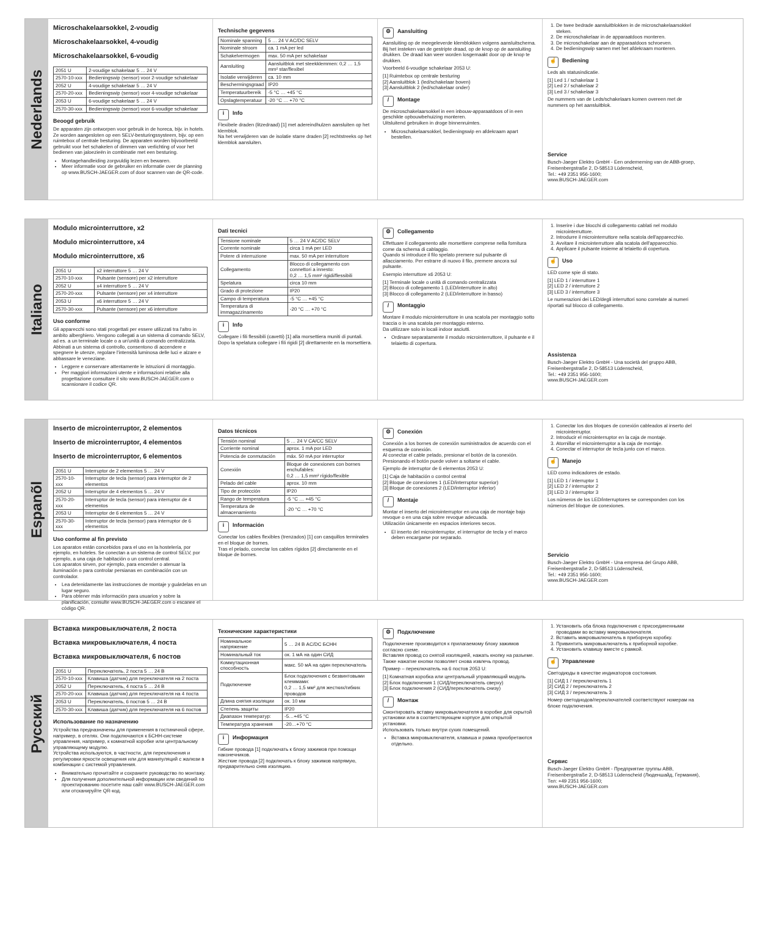Nederlands
Microschakelaarsokkel, 2-voudig
Microschakelaarsokkel, 4-voudig
Microschakelaarsokkel, 6-voudig
| 2051 U | 2-voudige schakelaar 5 … 24 V |
| 2570-10-xxx | Bedieningswip (sensor) voor 2-voudige schakelaar |
| 2052 U | 4-voudige schakelaar 5 … 24 V |
| 2570-20-xxx | Bedieningswip (sensor) voor 4-voudige schakelaar |
| 2053 U | 6-voudige schakelaar 5 … 24 V |
| 2570-30-xxx | Bedieningswip (sensor) voor 6-voudige schakelaar |
Beoogd gebruik
De apparaten zijn ontworpen voor gebruik in de horeca, bijv. in hotels. Ze worden aangesloten op een SELV-besturingssysteem, bijv. op een ruimtebox of centrale besturing. De apparaten worden bijvoorbeeld gebruikt voor het schakelen of dimmen van verlichting of voor het bedienen van jaloezieën in combinatie met een besturing.
Montagehandleiding zorgvuldig lezen en bewaren.
Meer informatie voor de gebruiker en informatie over de planning op www.BUSCH-JAEGER.com of door scannen van de QR-code.
Technische gegevens
| Nominale spanning | 5 … 24 V AC/DC SELV |
| Nominale stroom | ca. 1 mA per led |
| Schakelvermogen | max. 50 mA per schakelaar |
| Aansluiting | Aansluitblok met steekklemmen: 0,2 … 1,5 mm² star/flexibel |
| Isolatie verwijderen | ca. 10 mm |
| Beschermingsgraad | IP20 |
| Temperatuurbereik | -5 °C … +45 °C |
| Opslagtemperatuur | -20 °C … +70 °C |
i Info
Flexibele draden (litzedraad) [1] met adereindhulzen aansluiten op het klemblok.
Na het verwijderen van de isolatie starre draden [2] rechtstreeks op het klemblok aansluiten.
⚙ Aansluiting
Aansluiting op de meegeleverde klemblokken volgens aansluitschema.
Bij het insteken van de gestripte draad, op de knop op de aansluiting drukken. De draad kan weer worden losgemaakt door op de knop te drukken.
Voorbeeld 6-voudige schakelaar 2053 U:
[1] Ruimtebox op centrale besturing
[2] Aansluitblok 1 (led/schakelaar boven)
[3] Aansluitblok 2 (led/schakelaar onder)
/ Montage
De microschakelaarsokkel in een inbouw-apparaatdoos of in een geschikte opbouwbehuizing monteren.
Uitsluitend gebruiken in droge binnenruimtes.
Microschakelaarsokkel, bedieningswip en afdekraam apart bestellen.
1. De twee bedrade aansluitblokken in de microschakelaarsokkel steken.
2. De microschakelaar in de apparaatdoos monteren.
3. De microschakelaar aan de apparaatdoos schroeven.
4. De bedieningswip samen met het afdekraam monteren.
☝ Bediening
Leds als statusindicatie.
[1] Led 1 / schakelaar 1
[2] Led 2 / schakelaar 2
[3] Led 3 / schakelaar 3
De nummers van de Leds/schakelaars komen overeen met de nummers op het aansluitblok.
Service
Busch-Jaeger Elektro GmbH - Een onderneming van de ABB-groep, Freisenbergstraße 2, D-58513 Lüdenscheid,
Tel.: +49 2351 956-1600;
www.BUSCH-JAEGER.com
Italiano
Modulo microinterruttore, x2
Modulo microinterruttore, x4
Modulo microinterruttore, x6
| 2051 U | x2 interruttore 5 … 24 V |
| 2570-10-xxx | Pulsante (sensore) per x2 interruttore |
| 2052 U | x4 interruttore 5 … 24 V |
| 2570-20-xxx | Pulsante (sensore) per x4 interruttore |
| 2053 U | x6 interruttore 5 … 24 V |
| 2570-30-xxx | Pulsante (sensore) per x6 interruttore |
Uso conforme
Gli apparecchi sono stati progettati per essere utilizzati tra l'altro in ambito alberghiero. Vengono collegati a un sistema di comando SELV, ad es. a un terminale locale o a un'unità di comando centralizzata.
Abbinati a un sistema di controllo, consentono di accendere e spegnere le utenze, regolare l'intensità luminosa delle luci e alzare e abbassare le veneziane.
Leggere e conservare attentamente le istruzioni di montaggio.
Per maggiori informazioni utente e informazioni relative alla progettazione consultare il sito www.BUSCH-JAEGER.com o scansionare il codice QR.
Dati tecnici
| Tensione nominale | 5 … 24 V AC/DC SELV |
| Corrente nominale | circa 1 mA per LED |
| Potere di interruzione | max. 50 mA per interruttore |
| Collegamento | Blocco di collegamento con connettori a innesto: 0,2 … 1,5 mm² rigidi/flessibili |
| Spelatura | circa 10 mm |
| Grado di protezione | IP20 |
| Campo di temperatura | -5 °C … +45 °C |
| Temperatura di immagazzinamento | -20 °C … +70 °C |
i Info
Collegare i fili flessibili (cavetti) [1] alla morsettiera muniti di puntali. Dopo la spelatura collegare i fili rigidi [2] direttamente en la morsettiera.
⚙ Collegamento
Effettuare il collegamento alle morsettiere comprese nella fornitura come da schema di cablaggio.
Quando si introduce il filo spelato premere sul pulsante di allacciamento. Per estrarre di nuovo il filo, premere ancora sul pulsante.
Esempio interruttore x6 2053 U:
[1] Terminale locale o unità di comando centralizzata
[2] Blocco di collegamento 1 (LED/interruttore in alto)
[3] Blocco di collegamento 2 (LED/interruttore in basso)
/ Montaggio
Montare il modulo microinterruttore in una scatola per montaggio sotto traccia o in una scatola per montaggio esterno.
Da utilizzare solo in locali indoor asciutti.
Ordinare separatamente il modulo microinterruttore, il pulsante e il telaietto di copertura.
1. Inserire i due blocchi di collegamento cablati nel modulo microinterruttore.
2. Introdurre il microinterruttore nella scatola dell'apparecchio.
3. Avvitare il microinterruttore alla scatola dell'apparecchio.
4. Applicare il pulsante insieme al telaietto di copertura.
☝ Uso
LED come spie di stato.
[1] LED 1 / interruttore 1
[2] LED 2 / interruttore 2
[3] LED 3 / interruttore 3
Le numerazioni dei LED/degli interruttori sono correlate ai numeri riportati sul blocco di collegamento.
Assistenza
Busch-Jaeger Elektro GmbH - Una società del gruppo ABB, Freisenbergstraße 2, D-58513 Lüdenscheid,
Tel.: +49 2351 956-1600;
www.BUSCH-JAEGER.com
Espanõl
Inserto de microinterruptor, 2 elementos
Inserto de microinterruptor, 4 elementos
Inserto de microinterruptor, 6 elementos
| 2051 U | Interruptor de 2 elementos 5 … 24 V |
| 2570-10-xxx | Interruptor de tecla (sensor) para interruptor de 2 elementos |
| 2052 U | Interruptor de 4 elementos 5 … 24 V |
| 2570-20-xxx | Interruptor de tecla (sensor) para interruptor de 4 elementos |
| 2053 U | Interruptor de 6 elementos 5 … 24 V |
| 2570-30-xxx | Interruptor de tecla (sensor) para interruptor de 6 elementos |
Uso conforme al fin previsto
Los aparatos están concebidos para el uso en la hostelería, por ejemplo, en hoteles. Se conectan a un sistema de control SELV, por ejemplo, a una caja de habitación o un control central.
Los aparatos sirven, por ejemplo, para encender o atenuar la iluminación o para controlar persianas en combinación con un controlador.
Lea detenidamente las instrucciones de montaje y guárdelas en un lugar seguro.
Para obtener más información para usuarios y sobre la planificación, consulte www.BUSCH-JAEGER.com o escanee el código QR.
Datos técnicos
| Tensión nominal | 5 … 24 V CA/CC SELV |
| Corriente nominal | aprox. 1 mA por LED |
| Potencia de conmutación | máx. 50 mA por interruptor |
| Conexión | Bloque de conexiones con bornes enchufables: 0,2 … 1,5 mm² rígido/flexible |
| Pelado del cable | aprox. 10 mm |
| Tipo de protección | IP20 |
| Rango de temperatura | -5 °C … +45 °C |
| Temperatura de almacenamiento | -20 °C … +70 °C |
i Información
Conectar los cables flexibles (trenzados) [1] con casquillos terminales en el bloque de bornes.
Tras el pelado, conectar los cables rígidos [2] directamente en el bloque de bornes.
⚙ Conexión
Conexión a los bornes de conexión suministrados de acuerdo con el esquema de conexión.
Al conectar el cable pelado, presionar el botón de la conexión. Presionando el botón puede volver a soltarse el cable.
Ejemplo de interruptor de 6 elementos 2053 U:
[1] Caja de habitación o control central
[2] Bloque de conexiones 1 (LED/interruptor superior)
[3] Bloque de conexiones 2 (LED/interruptor inferior)
/ Montaje
Montar el inserto del microinterruptor en una caja de montaje bajo revoque o en una caja sobre revoque adecuada.
Utilización únicamente en espacios interiores secos.
El inserto del microinterruptor, el interruptor de tecla y el marco deben encargarse por separado.
1. Conectar los dos bloques de conexión cableados al inserto del microinterruptor.
2. Introducir el microinterruptor en la caja de montaje.
3. Atornillar el microinterruptor a la caja de montaje.
4. Conectar el interruptor de tecla junto con el marco.
☝ Manejo
LED como indicadores de estado.
[1] LED 1 / interruptor 1
[2] LED 2 / interruptor 2
[3] LED 3 / interruptor 3
Los números de los LED/interruptores se corresponden con los números del bloque de conexiones.
Servicio
Busch-Jaeger Elektro GmbH - Una empresa del Grupo ABB, Freisenbergstraße 2, D-58513 Lüdenscheid,
Tel.: +49 2351 956-1600;
www.BUSCH-JAEGER.com
Русский
Вставка микровыключателя, 2 поста
Вставка микровыключателя, 4 поста
Вставка микровыключателя, 6 постов
| 2051 U | Переключатель, 2 поста 5 … 24 В |
| 2570-10-xxx | Клавиша (датчик) для переключателя на 2 поста |
| 2052 U | Переключатель, 4 поста 5 … 24 В |
| 2570-20-xxx | Клавиша (датчик) для переключателя на 4 поста |
| 2053 U | Переключатель, 6 постов 5 … 24 В |
| 2570-30-xxx | Клавиша (датчик) для переключателя на 6 постов |
Использование по назначению
Устройства предназначены для применения в гостиничной сфере, например, в отелях. Они подключаются к БСНН-системе управления, например, к комнатной коробке или центральному управляющему модулю.
Устройства используются, в частности, для переключения и регулировки яркости освещения или для манипуляций с жалюзи в комбинации с системой управления.
Внимательно прочитайте и сохраните руководство по монтажу.
Для получения дополнительной информации или сведений по проектированию посетите наш сайт www.BUSCH-JAEGER.com или отсканируйте QR-код.
Технические характеристики
| Номинальное напряжение | 5 … 24 В AC/DC БСНН |
| Номинальный ток | ок. 1 мА на один СИД |
| Коммутационная способность | макс. 50 мА на один переключатель |
| Подключение | Блок подключения с безвинтовыми клеммами: 0,2 … 1,5 мм² для жестких/гибких проводов |
| Длина снятия изоляции | ок. 10 мм |
| Степень защиты | IP20 |
| Диапазон температур: | -5…+45 °C |
| Температура хранения | -20…+70 °C |
i Информация
Гибкие провода [1] подключать к блоку зажимов при помощи наконечников.
Жесткие провода [2] подключать к блоку зажимов напрямую, предварительно сняв изоляцию.
⚙ Подключение
Подключение производится к прилагаемому блоку зажимов согласно схеме.
Вставляя провод со снятой изоляцией, нажать кнопку на разъеме. Также нажатие кнопки позволяет снова извлечь провод.
Пример – переключатель на 6 постов 2053 U:
[1] Комнатная коробка или центральный управляющий модуль
[2] Блок подключения 1 (СИД/переключатель сверху)
[3] Блок подключения 2 (СИД/переключатель снизу)
/ Монтаж
Смонтировать вставку микровыключателя в коробке для скрытой установки или в соответствующем корпусе для открытой установки.
Использовать только внутри сухих помещений.
Вставка микровыключателя, клавиша и рамка приобретаются отдельно.
1. Установить оба блока подключения с присоединенными проводами во вставку микровыключателя.
2. Вставить микровыключатель в приборную коробку.
3. Привинтить микровыключатель к приборной коробке.
4. Установить клавишу вместе с рамкой.
☝ Управление
Светодиоды в качестве индикаторов состояния.
[1] СИД 1 / переключатель 1
[2] СИД 2 / переключатель 2
[3] СИД 3 / переключатель 3
Номер светодиодов/переключателей соответствуют номерам на блоке подключения.
Сервис
Busch-Jaeger Elektro GmbH - Предприятие группы ABB, Freisenbergstraße 2, D-58513 Lüdenscheid (Люденшайд, Германия),
Тел: +49 2351 956-1600;
www.BUSCH-JAEGER.com